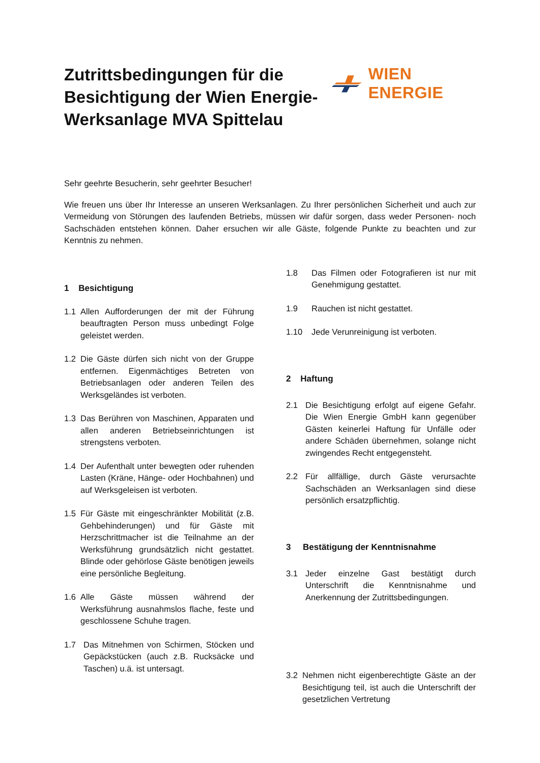Zutrittsbedingungen für die Besichtigung der Wien Energie-Werksanlage MVA Spittelau
WIEN ENERGIE
Sehr geehrte Besucherin, sehr geehrter Besucher!
Wie freuen uns über Ihr Interesse an unseren Werksanlagen. Zu Ihrer persönlichen Sicherheit und auch zur Vermeidung von Störungen des laufenden Betriebs, müssen wir dafür sorgen, dass weder Personen- noch Sachschäden entstehen können. Daher ersuchen wir alle Gäste, folgende Punkte zu beachten und zur Kenntnis zu nehmen.
1 Besichtigung
1.1 Allen Aufforderungen der mit der Führung beauftragten Person muss unbedingt Folge geleistet werden.
1.2 Die Gäste dürfen sich nicht von der Gruppe entfernen. Eigenmächtiges Betreten von Betriebsanlagen oder anderen Teilen des Werksgeländes ist verboten.
1.3 Das Berühren von Maschinen, Apparaten und allen anderen Betriebseinrichtungen ist strengstens verboten.
1.4 Der Aufenthalt unter bewegten oder ruhenden Lasten (Kräne, Hänge- oder Hochbahnen) und auf Werksgeleisen ist verboten.
1.5 Für Gäste mit eingeschränkter Mobilität (z.B. Gehbehinderungen) und für Gäste mit Herzschrittmacher ist die Teilnahme an der Werksführung grundsätzlich nicht gestattet. Blinde oder gehörlose Gäste benötigen jeweils eine persönliche Begleitung.
1.6 Alle Gäste müssen während der Werksführung ausnahmslos flache, feste und geschlossene Schuhe tragen.
1.7 Das Mitnehmen von Schirmen, Stöcken und Gepäckstücken (auch z.B. Rucksäcke und Taschen) u.ä. ist untersagt.
1.8 Das Filmen oder Fotografieren ist nur mit Genehmigung gestattet.
1.9 Rauchen ist nicht gestattet.
1.10 Jede Verunreinigung ist verboten.
2 Haftung
2.1 Die Besichtigung erfolgt auf eigene Gefahr. Die Wien Energie GmbH kann gegenüber Gästen keinerlei Haftung für Unfälle oder andere Schäden übernehmen, solange nicht zwingendes Recht entgegensteht.
2.2 Für allfällige, durch Gäste verursachte Sachschäden an Werksanlagen sind diese persönlich ersatzpflichtig.
3 Bestätigung der Kenntnisnahme
3.1 Jeder einzelne Gast bestätigt durch Unterschrift die Kenntnisnahme und Anerkennung der Zutrittsbedingungen.
3.2 Nehmen nicht eigenberechtigte Gäste an der Besichtigung teil, ist auch die Unterschrift der gesetzlichen Vertretung